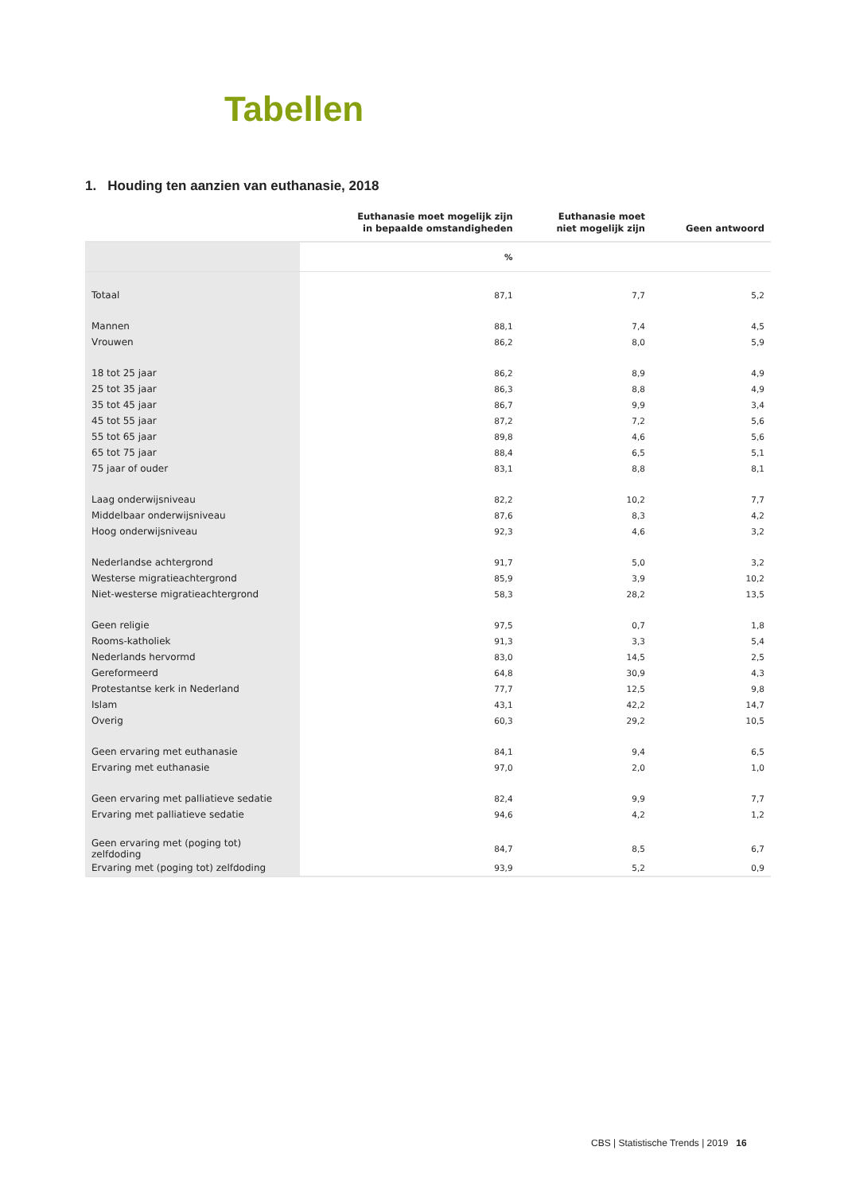Tabellen
1. Houding ten aanzien van euthanasie, 2018
| | Euthanasie moet mogelijk zijn in bepaalde omstandigheden | Euthanasie moet niet mogelijk zijn | Geen antwoord |
| --- | --- | --- | --- |
| | % | | |
| Totaal | 87,1 | 7,7 | 5,2 |
| Mannen | 88,1 | 7,4 | 4,5 |
| Vrouwen | 86,2 | 8,0 | 5,9 |
| 18 tot 25 jaar | 86,2 | 8,9 | 4,9 |
| 25 tot 35 jaar | 86,3 | 8,8 | 4,9 |
| 35 tot 45 jaar | 86,7 | 9,9 | 3,4 |
| 45 tot 55 jaar | 87,2 | 7,2 | 5,6 |
| 55 tot 65 jaar | 89,8 | 4,6 | 5,6 |
| 65 tot 75 jaar | 88,4 | 6,5 | 5,1 |
| 75 jaar of ouder | 83,1 | 8,8 | 8,1 |
| Laag onderwijsniveau | 82,2 | 10,2 | 7,7 |
| Middelbaar onderwijsniveau | 87,6 | 8,3 | 4,2 |
| Hoog onderwijsniveau | 92,3 | 4,6 | 3,2 |
| Nederlandse achtergrond | 91,7 | 5,0 | 3,2 |
| Westerse migratieachtergrond | 85,9 | 3,9 | 10,2 |
| Niet-westerse migratieachtergrond | 58,3 | 28,2 | 13,5 |
| Geen religie | 97,5 | 0,7 | 1,8 |
| Rooms-katholiek | 91,3 | 3,3 | 5,4 |
| Nederlands hervormd | 83,0 | 14,5 | 2,5 |
| Gereformeerd | 64,8 | 30,9 | 4,3 |
| Protestantse kerk in Nederland | 77,7 | 12,5 | 9,8 |
| Islam | 43,1 | 42,2 | 14,7 |
| Overig | 60,3 | 29,2 | 10,5 |
| Geen ervaring met euthanasie | 84,1 | 9,4 | 6,5 |
| Ervaring met euthanasie | 97,0 | 2,0 | 1,0 |
| Geen ervaring met palliatieve sedatie | 82,4 | 9,9 | 7,7 |
| Ervaring met palliatieve sedatie | 94,6 | 4,2 | 1,2 |
| Geen ervaring met (poging tot) zelfdoding | 84,7 | 8,5 | 6,7 |
| Ervaring met (poging tot) zelfdoding | 93,9 | 5,2 | 0,9 |
CBS | Statistische Trends | 2019 16